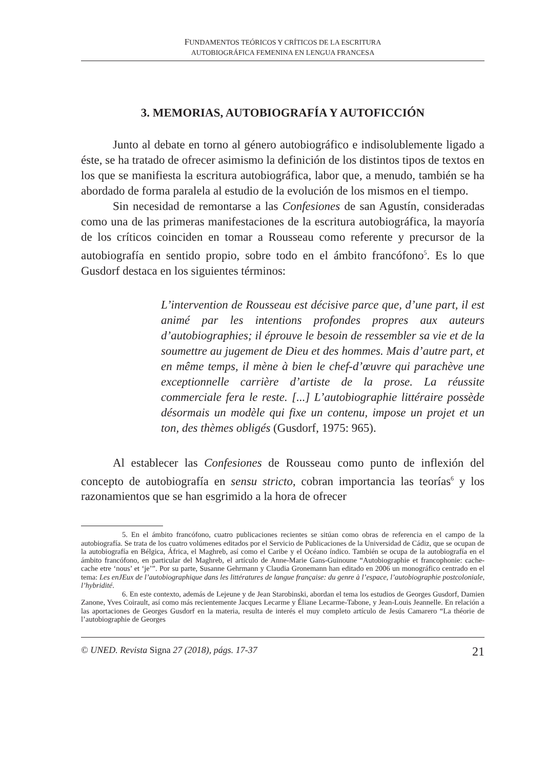FUNDAMENTOS TEÓRICOS Y CRÍTICOS DE LA ESCRITURA
AUTOBIOGRÁFICA FEMENINA EN LENGUA FRANCESA
3. MEMORIAS, AUTOBIOGRAFÍA Y AUTOFICCIÓN
Junto al debate en torno al género autobiográfico e indisolublemente ligado a éste, se ha tratado de ofrecer asimismo la definición de los distintos tipos de textos en los que se manifiesta la escritura autobiográfica, labor que, a menudo, también se ha abordado de forma paralela al estudio de la evolución de los mismos en el tiempo.
Sin necesidad de remontarse a las Confesiones de san Agustín, consideradas como una de las primeras manifestaciones de la escritura autobiográfica, la mayoría de los críticos coinciden en tomar a Rousseau como referente y precursor de la autobiografía en sentido propio, sobre todo en el ámbito francófono<sup>5</sup>. Es lo que Gusdorf destaca en los siguientes términos:
L’intervention de Rousseau est décisive parce que, d’une part, il est animé par les intentions profondes propres aux auteurs d’autobiographies; il éprouve le besoin de ressembler sa vie et de la soumettre au jugement de Dieu et des hommes. Mais d’autre part, et en même temps, il mène à bien le chef-d’œuvre qui parachève une exceptionnelle carrière d’artiste de la prose. La réussite commerciale fera le reste. [...] L’autobiographie littéraire possède désormais un modèle qui fixe un contenu, impose un projet et un ton, des thèmes obligés (Gusdorf, 1975: 965).
Al establecer las Confesiones de Rousseau como punto de inflexión del concepto de autobiografía en sensu stricto, cobran importancia las teorías<sup>6</sup> y los razonamientos que se han esgrimido a la hora de ofrecer
5. En el ámbito francófono, cuatro publicaciones recientes se sitúan como obras de referencia en el campo de la autobiografía. Se trata de los cuatro volúmenes editados por el Servicio de Publicaciones de la Universidad de Cádiz, que se ocupan de la autobiografía en Bélgica, África, el Maghreb, así como el Caribe y el Océano índico. También se ocupa de la autobiografía en el ámbito francófono, en particular del Maghreb, el artículo de Anne-Marie Gans-Guinoune “Autobiographie et francophonie: cache-cache etre ‘nous’ et ‘je’”. Por su parte, Susanne Gehrmann y Claudia Gronemann han editado en 2006 un monográfico centrado en el tema: Les enJEux de l’autobiographique dans les littératures de langue française: du genre à l’espace, l’autobiographie postcoloniale, l’hybridité.
6. En este contexto, además de Lejeune y de Jean Starobinski, abordan el tema los estudios de Georges Gusdorf, Damien Zanone, Yves Coirault, así como más recientemente Jacques Lecarme y Éliane Lecarme-Tabone, y Jean-Louis Jeannelle. En relación a las aportaciones de Georges Gusdorf en la materia, resulta de interés el muy completo artículo de Jesús Camarero “La théorie de l’autobiographie de Georges
© UNED. Revista Signa 27 (2018), págs. 17-37 21